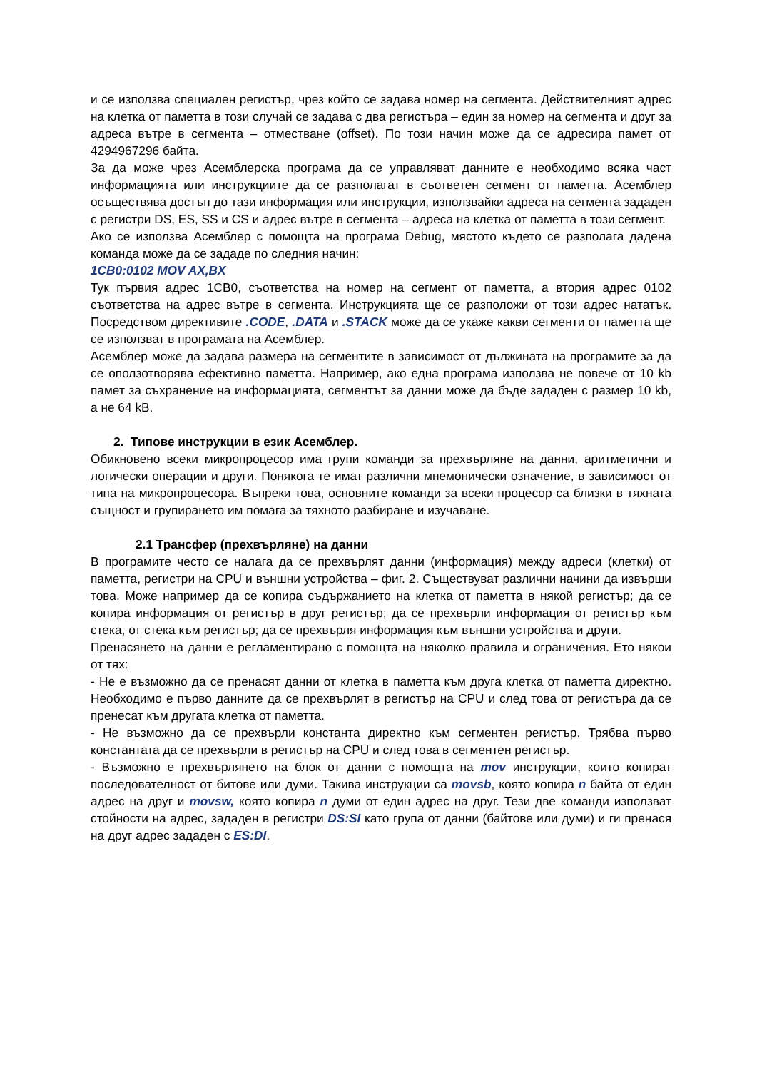и се използва специален регистър, чрез който се задава номер на сегмента. Действителният адрес на клетка от паметта в този случай се задава с два регистъра – един за номер на сегмента и друг за адреса вътре в сегмента – отместване (offset). По този начин може да се адресира памет от 4294967296 байта.
За да може чрез Асемблерска програма да се управляват данните е необходимо всяка част информацията или инструкциите да се разполагат в съответен сегмент от паметта. Асемблер осъществява достъп до тази информация или инструкции, използвайки адреса на сегмента зададен с регистри DS, ES, SS и CS и адрес вътре в сегмента – адреса на клетка от паметта в този сегмент.
Ако се използва Асемблер с помощта на програма Debug, мястото където се разполага дадена команда може да се зададе по следния начин:
1CB0:0102 MOV AX,BX
Тук първия адрес 1CB0, съответства на номер на сегмент от паметта, а втория адрес 0102 съответства на адрес вътре в сегмента. Инструкцията ще се разположи от този адрес нататък. Посредством директивите .CODE, .DATA и .STACK може да се укаже какви сегменти от паметта ще се използват в програмата на Асемблер.
Асемблер може да задава размера на сегментите в зависимост от дължината на програмите за да се оползотворява ефективно паметта. Например, ако една програма използва не повече от 10 kb памет за съхранение на информацията, сегментът за данни може да бъде зададен с размер 10 kb, а не 64 kB.
2. Типове инструкции в език Асемблер.
Обикновено всеки микропроцесор има групи команди за прехвърляне на данни, аритметични и логически операции и други. Понякога те имат различни мнемонически означение, в зависимост от типа на микропроцесора. Въпреки това, основните команди за всеки процесор са близки в тяхната същност и групирането им помага за тяхното разбиране и изучаване.
2.1 Трансфер (прехвърляне) на данни
В програмите често се налага да се прехвърлят данни (информация) между адреси (клетки) от паметта, регистри на CPU и външни устройства – фиг. 2. Съществуват различни начини да извърши това. Може например да се копира съдържанието на клетка от паметта в някой регистър; да се копира информация от регистър в друг регистър; да се прехвърли информация от регистър към стека, от стека към регистър; да се прехвърля информация към външни устройства и други.
Пренасянето на данни е регламентирано с помощта на няколко правила и ограничения. Ето някои от тях:
- Не е възможно да се пренасят данни от клетка в паметта към друга клетка от паметта директно. Необходимо е първо данните да се прехвърлят в регистър на CPU и след това от регистъра да се пренесат към другата клетка от паметта.
- Не възможно да се прехвърли константа директно към сегментен регистър. Трябва първо константата да се прехвърли в регистър на CPU и след това в сегментен регистър.
- Възможно е прехвърлянето на блок от данни с помощта на mov инструкции, които копират последователност от битове или думи. Такива инструкции са movsb, която копира n байта от един адрес на друг и movsw, която копира n думи от един адрес на друг. Тези две команди използват стойности на адрес, зададен в регистри DS:SI като група от данни (байтове или думи) и ги пренася на друг адрес зададен с ES:DI.